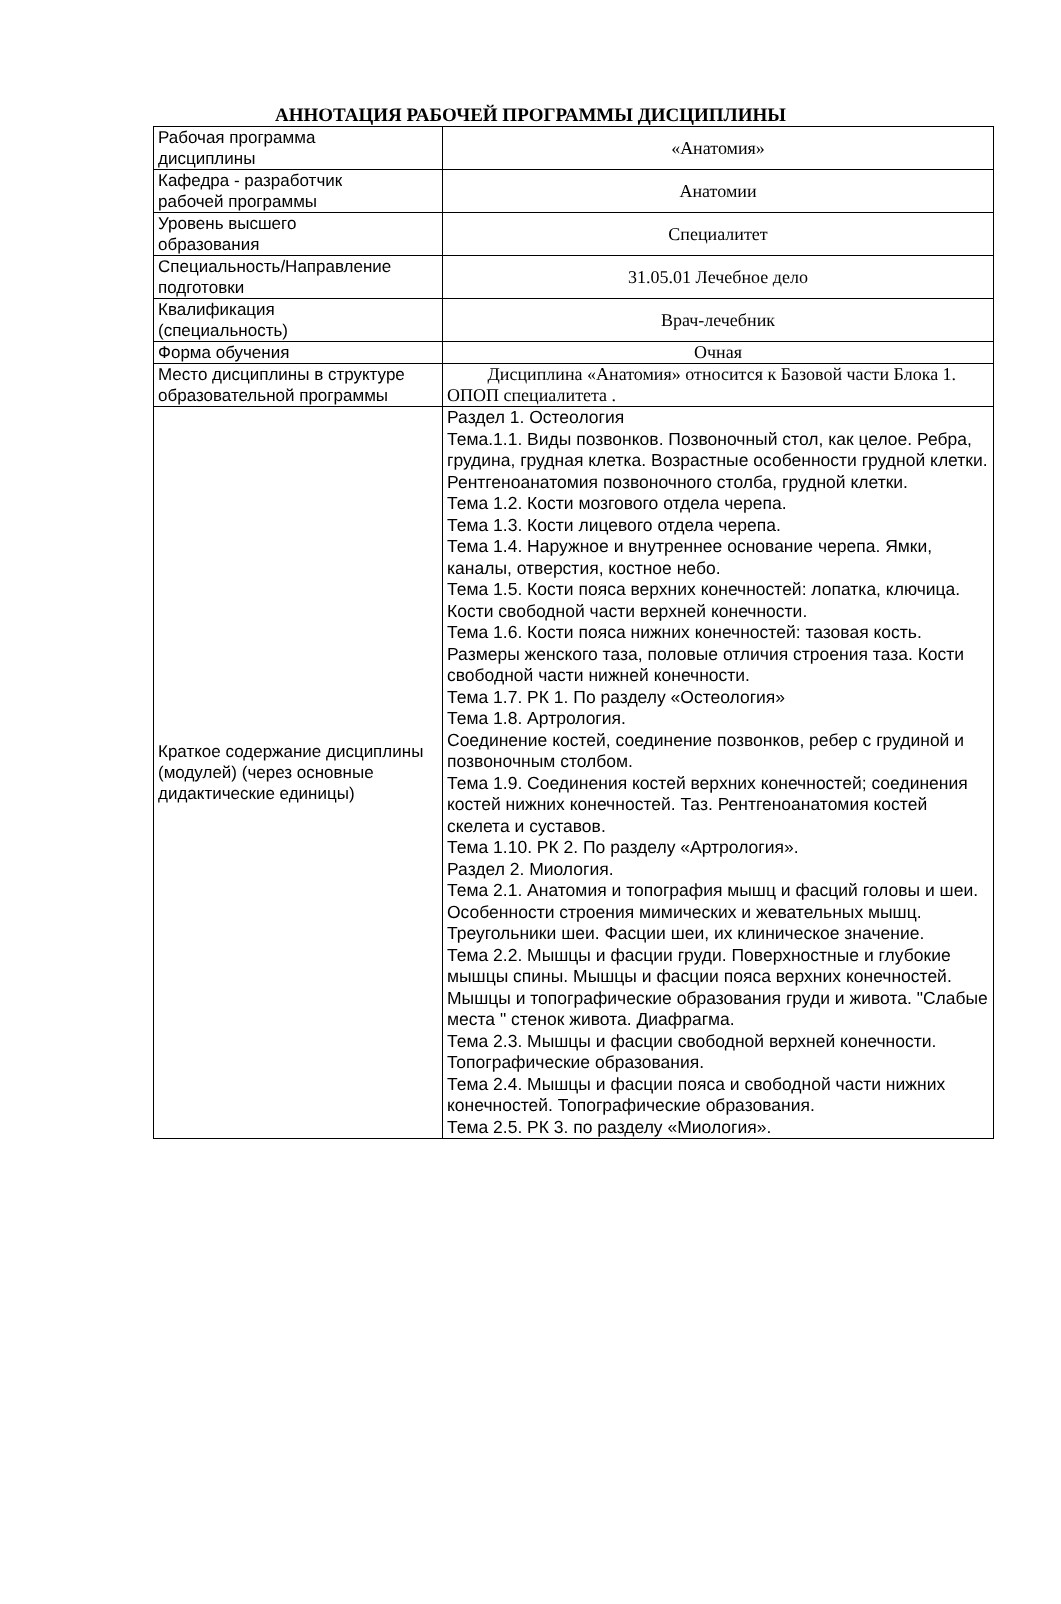АННОТАЦИЯ РАБОЧЕЙ ПРОГРАММЫ ДИСЦИПЛИНЫ
| Рабочая программа дисциплины | «Анатомия» |
| Кафедра - разработчик рабочей программы | Анатомии |
| Уровень высшего образования | Специалитет |
| Специальность/Направление подготовки | 31.05.01 Лечебное дело |
| Квалификация (специальность) | Врач-лечебник |
| Форма обучения | Очная |
| Место дисциплины в структуре образовательной программы | Дисциплина «Анатомия» относится к Базовой части Блока 1. ОПОП специалитета . |
| Краткое содержание дисциплины (модулей) (через основные дидактические единицы) | Раздел 1. Остеология Тема.1.1. Виды позвонков. Позвоночный стол, как целое. Ребра, грудина, грудная клетка. Возрастные особенности грудной клетки. Рентгеноанатомия позвоночного столба, грудной клетки. Тема 1.2. Кости мозгового отдела черепа. Тема 1.3. Кости лицевого отдела черепа. Тема 1.4. Наружное и внутреннее основание черепа. Ямки, каналы, отверстия, костное небо. Тема 1.5. Кости пояса верхних конечностей: лопатка, ключица. Кости свободной части верхней конечности. Тема 1.6. Кости пояса нижних конечностей: тазовая кость. Размеры женского таза, половые отличия строения таза. Кости свободной части нижней конечности. Тема 1.7. РК 1. По разделу «Остеология» Тема 1.8. Артрология. Соединение костей, соединение позвонков, ребер с грудиной и позвоночным столбом. Тема 1.9. Соединения костей верхних конечностей; соединения костей нижних конечностей. Таз. Рентгеноанатомия костей скелета и суставов. Тема 1.10. РК 2. По разделу «Артрология». Раздел 2. Миология. Тема 2.1. Анатомия и топография мышц и фасций головы и шеи. Особенности строения мимических и жевательных мышц. Треугольники шеи. Фасции шеи, их клиническое значение. Тема 2.2. Мышцы и фасции груди. Поверхностные и глубокие мышцы спины. Мышцы и фасции пояса верхних конечностей. Мышцы и топографические образования груди и живота. "Слабые места " стенок живота. Диафрагма. Тема 2.3. Мышцы и фасции свободной верхней конечности. Топографические образования. Тема 2.4. Мышцы и фасции пояса и свободной части нижних конечностей. Топографические образования. Тема 2.5. РК 3. по разделу «Миология». |